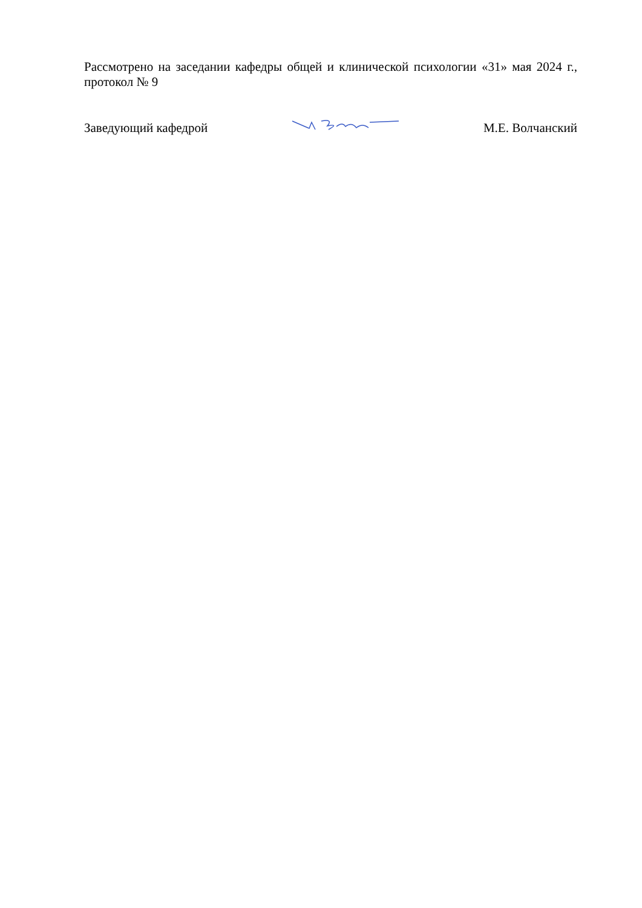Рассмотрено на заседании кафедры общей и клинической психологии «31» мая 2024 г., протокол № 9
Заведующий кафедрой М.Е. Волчанский